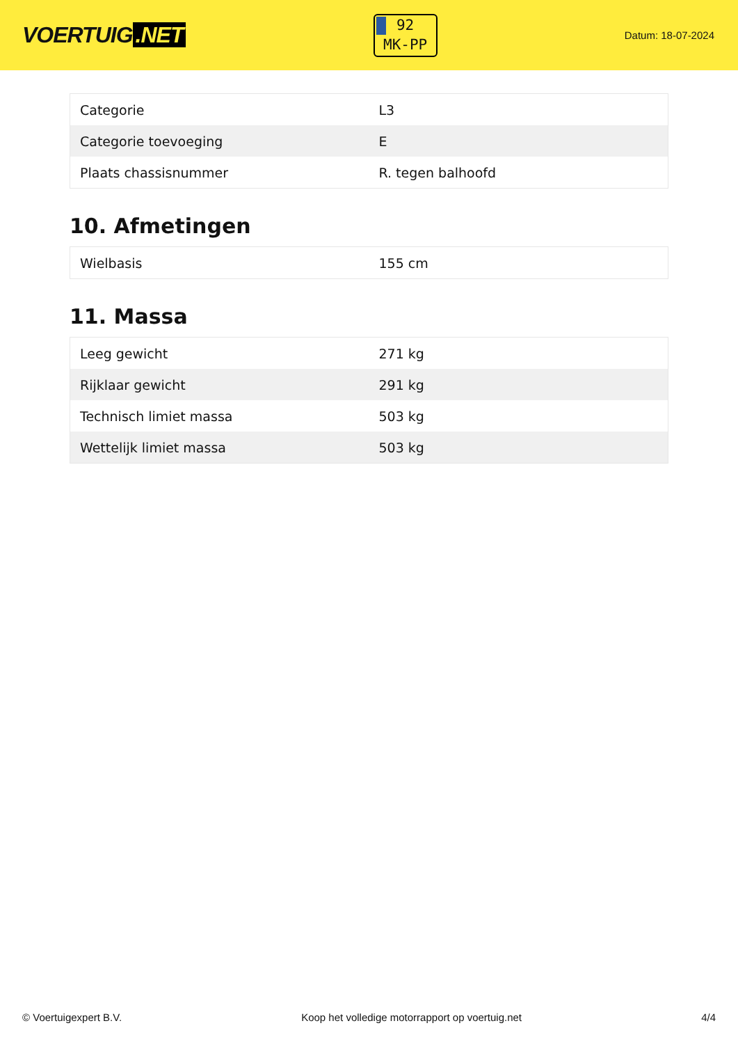VOERTUIG.NET
92
MK-PP
Datum: 18-07-2024
| Categorie | L3 |
| Categorie toevoeging | E |
| Plaats chassisnummer | R. tegen balhoofd |
10. Afmetingen
| Wielbasis | 155 cm |
11. Massa
| Leeg gewicht | 271 kg |
| Rijklaar gewicht | 291 kg |
| Technisch limiet massa | 503 kg |
| Wettelijk limiet massa | 503 kg |
© Voertuigexpert B.V. Koop het volledige motorrapport op voertuig.net 4/4